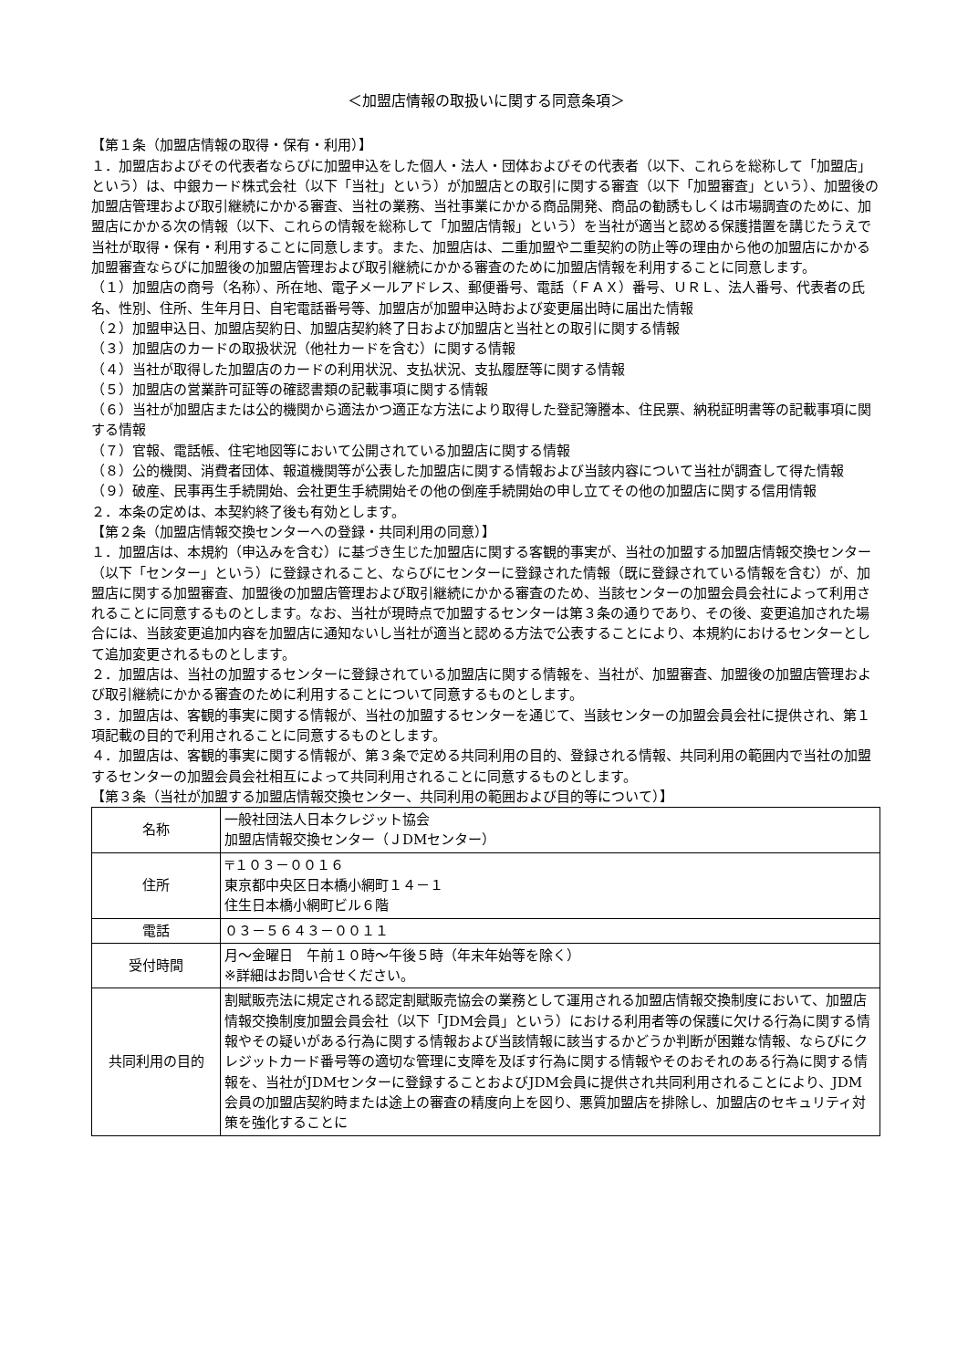＜加盟店情報の取扱いに関する同意条項＞
【第１条（加盟店情報の取得・保有・利用）】
１．加盟店およびその代表者ならびに加盟申込をした個人・法人・団体およびその代表者（以下、これらを総称して「加盟店」という）は、中銀カード株式会社（以下「当社」という）が加盟店との取引に関する審査（以下「加盟審査」という）、加盟後の加盟店管理および取引継続にかかる審査、当社の業務、当社事業にかかる商品開発、商品の勧誘もしくは市場調査のために、加盟店にかかる次の情報（以下、これらの情報を総称して「加盟店情報」という）を当社が適当と認める保護措置を講じたうえで当社が取得・保有・利用することに同意します。また、加盟店は、二重加盟や二重契約の防止等の理由から他の加盟店にかかる加盟審査ならびに加盟後の加盟店管理および取引継続にかかる審査のために加盟店情報を利用することに同意します。
（１）加盟店の商号（名称）、所在地、電子メールアドレス、郵便番号、電話（ＦＡＸ）番号、ＵＲＬ、法人番号、代表者の氏名、性別、住所、生年月日、自宅電話番号等、加盟店が加盟申込時および変更届出時に届出た情報
（２）加盟申込日、加盟店契約日、加盟店契約終了日および加盟店と当社との取引に関する情報
（３）加盟店のカードの取扱状況（他社カードを含む）に関する情報
（４）当社が取得した加盟店のカードの利用状況、支払状況、支払履歴等に関する情報
（５）加盟店の営業許可証等の確認書類の記載事項に関する情報
（６）当社が加盟店または公的機関から適法かつ適正な方法により取得した登記簿謄本、住民票、納税証明書等の記載事項に関する情報
（７）官報、電話帳、住宅地図等において公開されている加盟店に関する情報
（８）公的機関、消費者団体、報道機関等が公表した加盟店に関する情報および当該内容について当社が調査して得た情報
（９）破産、民事再生手続開始、会社更生手続開始その他の倒産手続開始の申し立てその他の加盟店に関する信用情報
２．本条の定めは、本契約終了後も有効とします。
【第２条（加盟店情報交換センターへの登録・共同利用の同意）】
１．加盟店は、本規約（申込みを含む）に基づき生じた加盟店に関する客観的事実が、当社の加盟する加盟店情報交換センター（以下「センター」という）に登録されること、ならびにセンターに登録された情報（既に登録されている情報を含む）が、加盟店に関する加盟審査、加盟後の加盟店管理および取引継続にかかる審査のため、当該センターの加盟会員会社によって利用されることに同意するものとします。なお、当社が現時点で加盟するセンターは第３条の通りであり、その後、変更追加された場合には、当該変更追加内容を加盟店に通知ないし当社が適当と認める方法で公表することにより、本規約におけるセンターとして追加変更されるものとします。
２．加盟店は、当社の加盟するセンターに登録されている加盟店に関する情報を、当社が、加盟審査、加盟後の加盟店管理および取引継続にかかる審査のために利用することについて同意するものとします。
３．加盟店は、客観的事実に関する情報が、当社の加盟するセンターを通じて、当該センターの加盟会員会社に提供され、第１項記載の目的で利用されることに同意するものとします。
４．加盟店は、客観的事実に関する情報が、第３条で定める共同利用の目的、登録される情報、共同利用の範囲内で当社の加盟するセンターの加盟会員会社相互によって共同利用されることに同意するものとします。
【第３条（当社が加盟する加盟店情報交換センター、共同利用の範囲および目的等について）】
| 名称 | 一般社団法人日本クレジット協会 加盟店情報交換センター（ＪDMセンター） |
| 住所 | 〒１０３－００１６ 東京都中央区日本橋小網町１４－１ 住生日本橋小網町ビル６階 |
| 電話 | ０３－５６４３－００１１ |
| 受付時間 | 月～金曜日 午前１０時～午後５時（年末年始等を除く） ※詳細はお問い合せください。 |
| 共同利用の目的 | 割賦販売法に規定される認定割賦販売協会の業務として運用される加盟店情報交換制度において、加盟店情報交換制度加盟会員会社（以下「JDM会員」という）における利用者等の保護に欠ける行為に関する情報やその疑いがある行為に関する情報および当該情報に該当するかどうか判断が困難な情報、ならびにクレジットカード番号等の適切な管理に支障を及ぼす行為に関する情報やそのおそれのある行為に関する情報を、当社がJDMセンターに登録することおよびJDM会員に提供され共同利用されることにより、JDM会員の加盟店契約時または途上の審査の精度向上を図り、悪質加盟店を排除し、加盟店のセキュリティ対策を強化することに |